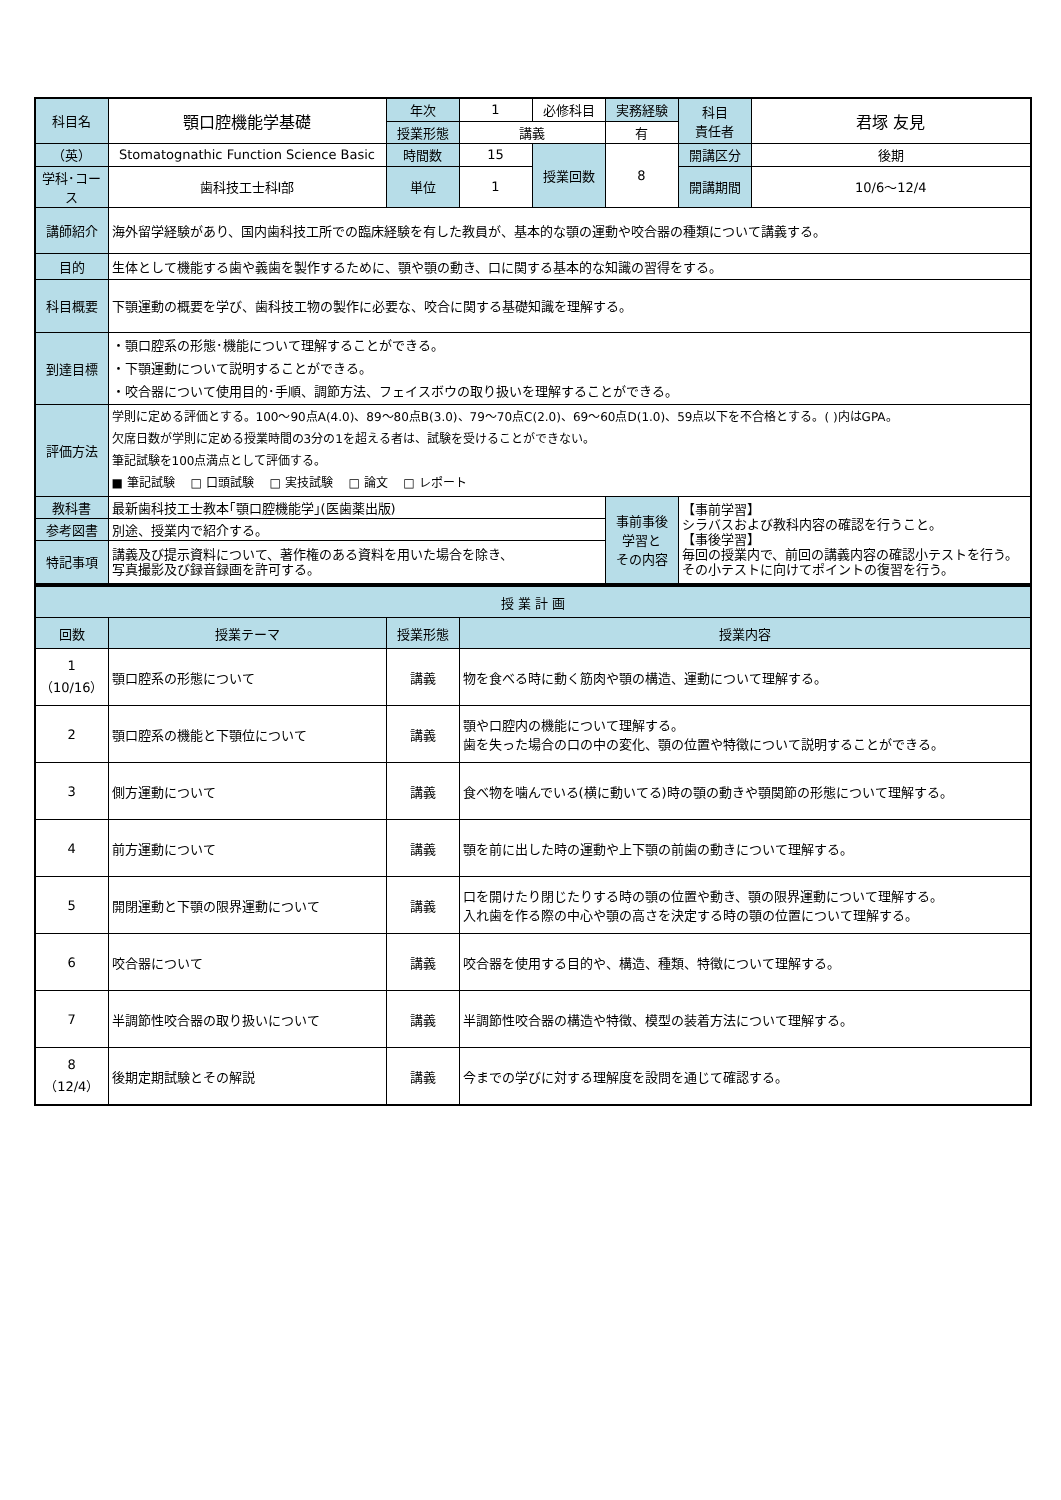| 科目名 | 顎口腔機能学基礎 | 年次 | 1 | 必修科目 | 実務経験 | 科目 責任者 | 君塚 友見 |
| | | 授業形態 | 講義 | | 有 | | |
| （英） | Stomatognathic Function Science Basic | 時間数 | 15 | 授業回数 | 8 | 開講区分 | 後期 |
| 学科･コース | 歯科技工士科Ⅰ部 | 単位 | 1 | | | 開講期間 | 10/6～12/4 |
| 講師紹介 | 海外留学経験があり、国内歯科技工所での臨床経験を有した教員が、基本的な顎の運動や咬合器の種類について講義する。 | | | | | | |
| 目的 | 生体として機能する歯や義歯を製作するために、顎や顎の動き、口に関する基本的な知識の習得をする。 | | | | | | |
| 科目概要 | 下顎運動の概要を学び、歯科技工物の製作に必要な、咬合に関する基礎知識を理解する。 | | | | | | |
| 到達目標 | ・顎口腔系の形態･機能について理解することができる。 ・下顎運動について説明することができる。 ・咬合器について使用目的･手順、調節方法、フェイスボウの取り扱いを理解することができる。 | | | | | | |
| 評価方法 | 学則に定める評価とする。100～90点A(4.0)、89～80点B(3.0)、79～70点C(2.0)、69～60点D(1.0)、59点以下を不合格とする。( )内はGPA。 欠席日数が学則に定める授業時間の3分の1を超える者は、試験を受けることができない。 筆記試験を100点満点として評価する。 ■ 筆記試験 □ 口頭試験 □ 実技試験 □ 論文 □ レポート | | | | | | |
| 教科書 | 最新歯科技工士教本｢顎口腔機能学｣(医歯薬出版) | | | | 事前事後 学習と その内容 | 【事前学習】 シラバスおよび教科内容の確認を行うこと。 【事後学習】 毎回の授業内で、前回の講義内容の確認小テストを行う。 その小テストに向けてポイントの復習を行う。 | |
| 参考図書 | 別途、授業内で紹介する。 | | | | | | |
| 特記事項 | 講義及び提示資料について、著作権のある資料を用いた場合を除き、 写真撮影及び録音録画を許可する。 | | | | | | |
| 授 業 計 画 | | | |
| --- | --- | --- | --- |
| 回数 | 授業テーマ | 授業形態 | 授業内容 |
| 1 （10/16） | 顎口腔系の形態について | 講義 | 物を食べる時に動く筋肉や顎の構造、運動について理解する。 |
| 2 | 顎口腔系の機能と下顎位について | 講義 | 顎や口腔内の機能について理解する。 歯を失った場合の口の中の変化、顎の位置や特徴について説明することができる。 |
| 3 | 側方運動について | 講義 | 食べ物を噛んでいる(横に動いてる)時の顎の動きや顎関節の形態について理解する。 |
| 4 | 前方運動について | 講義 | 顎を前に出した時の運動や上下顎の前歯の動きについて理解する。 |
| 5 | 開閉運動と下顎の限界運動について | 講義 | 口を開けたり閉じたりする時の顎の位置や動き、顎の限界運動について理解する。 入れ歯を作る際の中心や顎の高さを決定する時の顎の位置について理解する。 |
| 6 | 咬合器について | 講義 | 咬合器を使用する目的や、構造、種類、特徴について理解する。 |
| 7 | 半調節性咬合器の取り扱いについて | 講義 | 半調節性咬合器の構造や特徴、模型の装着方法について理解する。 |
| 8 （12/4） | 後期定期試験とその解説 | 講義 | 今までの学びに対する理解度を設問を通じて確認する。 |